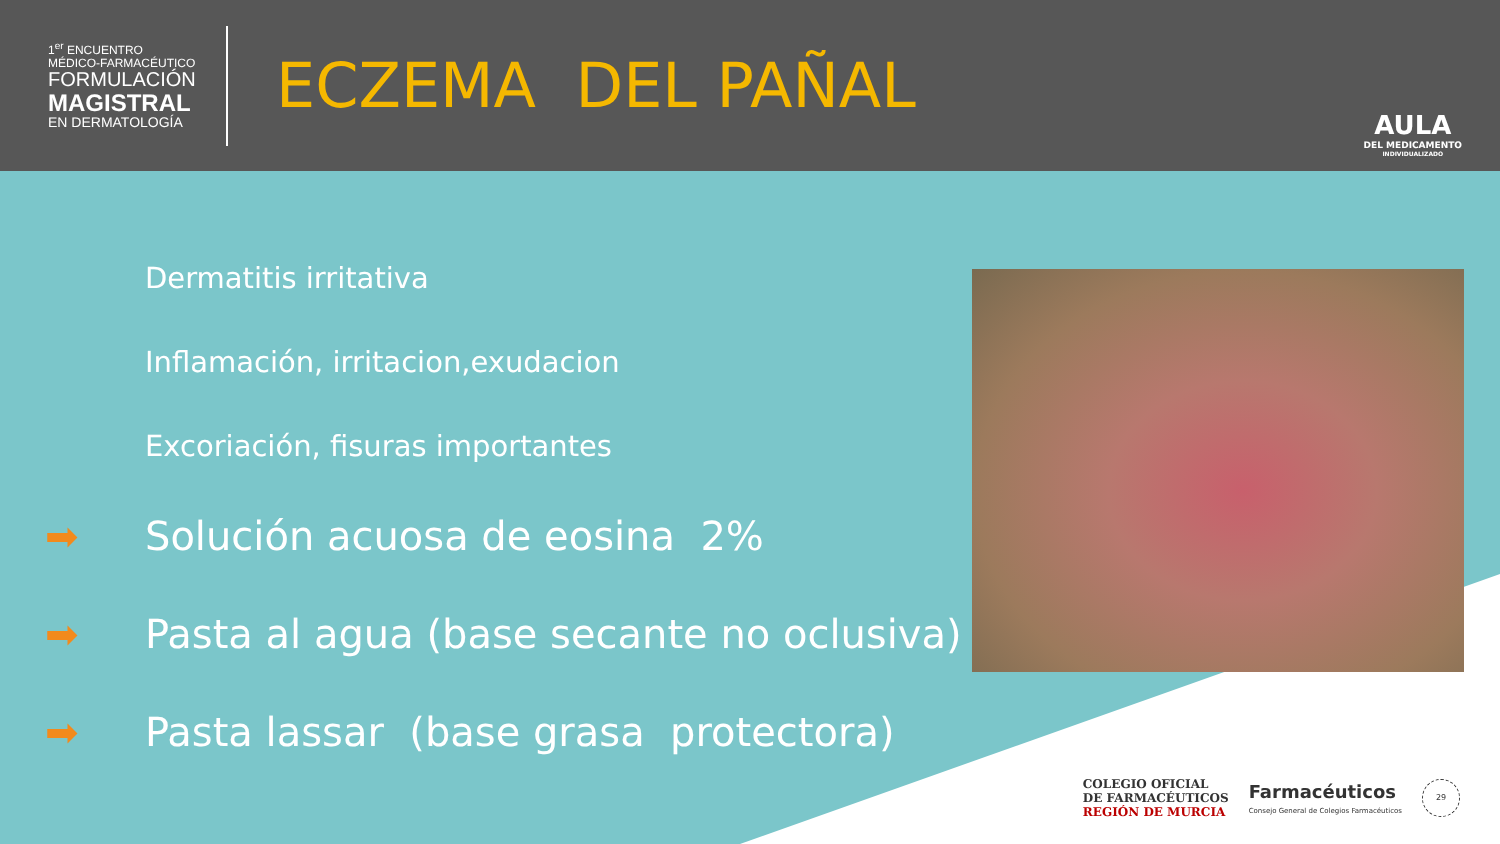1<sup>er</sup> ENCUENTRO
MÉDICO-FARMACÉUTICO
FORMULACIÓN
MAGISTRAL
EN DERMATOLOGÍA
ECZEMA DEL PAÑAL
AULA
DEL MEDICAMENTO
INDIVIDUALIZADO
Dermatitis irritativa
Inflamación, irritacion,exudacion
Excoriación, fisuras importantes
➡ Solución acuosa de eosina 2%
➡ Pasta al agua (base secante no oclusiva)
➡ Pasta lassar (base grasa protectora)
COLEGIO OFICIAL
DE FARMACÉUTICOS
REGIÓN DE MURCIA
Farmacéuticos
Consejo General de Colegios Farmacéuticos
29